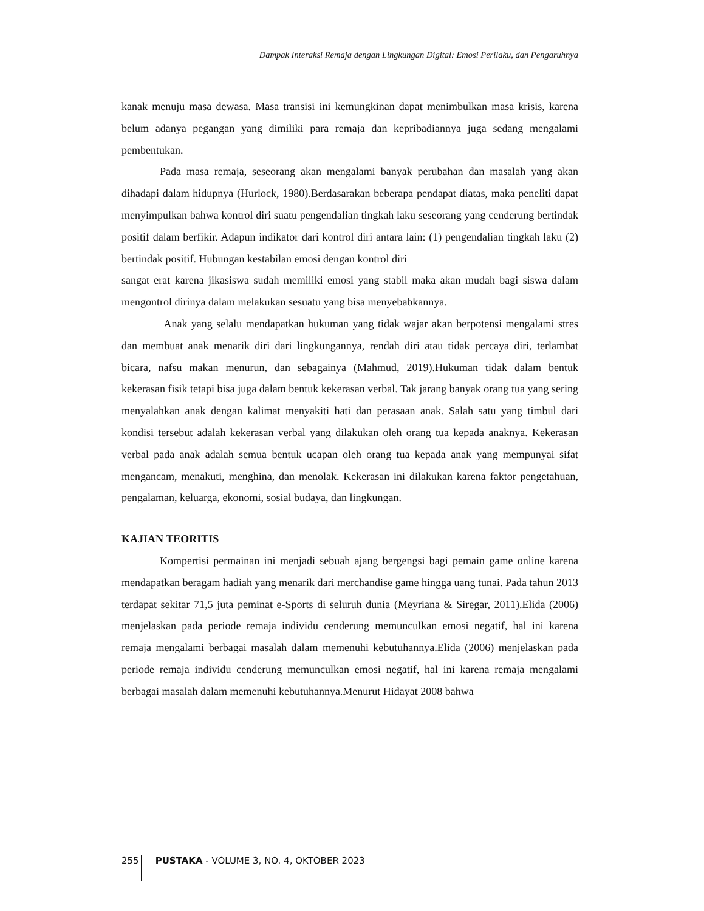Dampak Interaksi Remaja dengan Lingkungan Digital: Emosi Perilaku, dan Pengaruhnya
kanak menuju masa dewasa. Masa transisi ini kemungkinan dapat menimbulkan masa krisis, karena belum adanya pegangan yang dimiliki para remaja dan kepribadiannya juga sedang mengalami pembentukan.
Pada masa remaja, seseorang akan mengalami banyak perubahan dan masalah yang akan dihadapi dalam hidupnya (Hurlock, 1980).Berdasarakan beberapa pendapat diatas, maka peneliti dapat menyimpulkan bahwa kontrol diri suatu pengendalian tingkah laku seseorang yang cenderung bertindak positif dalam berfikir. Adapun indikator dari kontrol diri antara lain: (1) pengendalian tingkah laku (2) bertindak positif. Hubungan kestabilan emosi dengan kontrol diri
sangat erat karena jikasiswa sudah memiliki emosi yang stabil maka akan mudah bagi siswa dalam mengontrol dirinya dalam melakukan sesuatu yang bisa menyebabkannya.
Anak yang selalu mendapatkan hukuman yang tidak wajar akan berpotensi mengalami stres dan membuat anak menarik diri dari lingkungannya, rendah diri atau tidak percaya diri, terlambat bicara, nafsu makan menurun, dan sebagainya (Mahmud, 2019).Hukuman tidak dalam bentuk kekerasan fisik tetapi bisa juga dalam bentuk kekerasan verbal. Tak jarang banyak orang tua yang sering menyalahkan anak dengan kalimat menyakiti hati dan perasaan anak. Salah satu yang timbul dari kondisi tersebut adalah kekerasan verbal yang dilakukan oleh orang tua kepada anaknya. Kekerasan verbal pada anak adalah semua bentuk ucapan oleh orang tua kepada anak yang mempunyai sifat mengancam, menakuti, menghina, dan menolak. Kekerasan ini dilakukan karena faktor pengetahuan, pengalaman, keluarga, ekonomi, sosial budaya, dan lingkungan.
KAJIAN TEORITIS
Kompertisi permainan ini menjadi sebuah ajang bergengsi bagi pemain game online karena mendapatkan beragam hadiah yang menarik dari merchandise game hingga uang tunai. Pada tahun 2013 terdapat sekitar 71,5 juta peminat e-Sports di seluruh dunia (Meyriana & Siregar, 2011).Elida (2006) menjelaskan pada periode remaja individu cenderung memunculkan emosi negatif, hal ini karena remaja mengalami berbagai masalah dalam memenuhi kebutuhannya.Elida (2006) menjelaskan pada periode remaja individu cenderung memunculkan emosi negatif, hal ini karena remaja mengalami berbagai masalah dalam memenuhi kebutuhannya.Menurut Hidayat 2008 bahwa
255 PUSTAKA - VOLUME 3, NO. 4, OKTOBER 2023